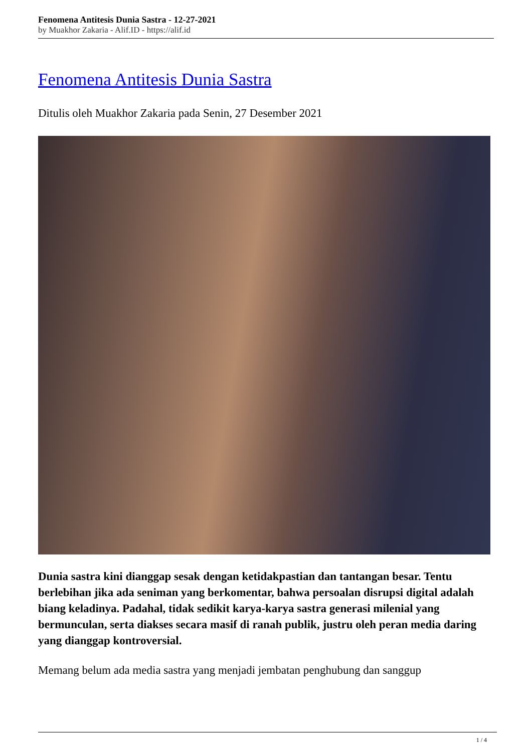Fenomena Antitesis Dunia Sastra - 12-27-2021
by Muakhor Zakaria - Alif.ID - https://alif.id
Fenomena Antitesis Dunia Sastra
Ditulis oleh Muakhor Zakaria pada Senin, 27 Desember 2021
Dunia sastra kini dianggap sesak dengan ketidakpastian dan tantangan besar. Tentu berlebihan jika ada seniman yang berkomentar, bahwa persoalan disrupsi digital adalah biang keladinya. Padahal, tidak sedikit karya-karya sastra generasi milenial yang bermunculan, serta diakses secara masif di ranah publik, justru oleh peran media daring yang dianggap kontroversial.
Memang belum ada media sastra yang menjadi jembatan penghubung dan sanggup
1 / 4